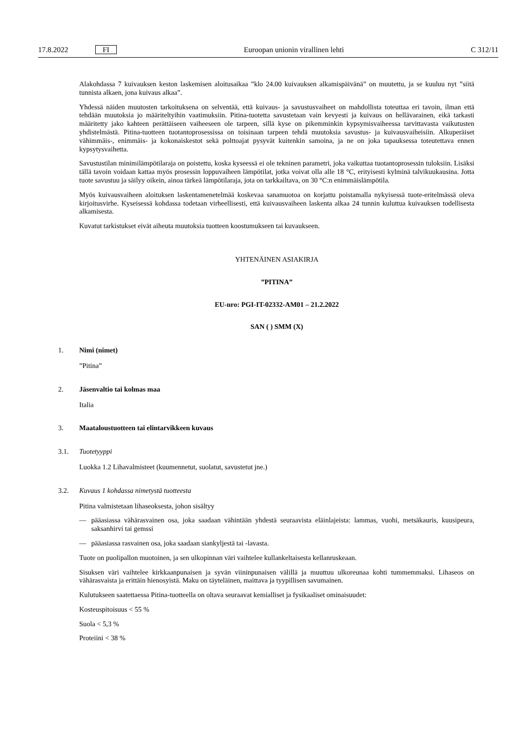17.8.2022 FI Euroopan unionin virallinen lehti C 312/11
Alakohdassa 7 kuivauksen keston laskemisen aloitusaikaa ”klo 24.00 kuivauksen alkamispäivänä” on muutettu, ja se kuuluu nyt ”siitä tunnista alkaen, jona kuivaus alkaa”.
Yhdessä näiden muutosten tarkoituksena on selventää, että kuivaus- ja savustusvaiheet on mahdollista toteuttaa eri tavoin, ilman että tehdään muutoksia jo määriteltyihin vaatimuksiin. Pitina-tuotetta savustetaan vain kevyesti ja kuivaus on hellävarainen, eikä tarkasti määritetty jako kahteen perättäiseen vaiheeseen ole tarpeen, sillä kyse on pikemminkin kypsymisvaiheessa tarvittavasta vaikutusten yhdistelmästä. Pitina-tuotteen tuotantoprosessissa on toisinaan tarpeen tehdä muutoksia savustus- ja kuivausvaiheisiin. Alkuperäiset vähimmäis-, enimmäis- ja kokonaiskestot sekä polttoajat pysyvät kuitenkin samoina, ja ne on joka tapauksessa toteutettava ennen kypsytysvaihetta.
Savustustilan minimilämpötilaraja on poistettu, koska kyseessä ei ole tekninen parametri, joka vaikuttaa tuotantoprosessin tuloksiin. Lisäksi tällä tavoin voidaan kattaa myös prosessin loppuvaiheen lämpötilat, jotka voivat olla alle 18 °C, erityisesti kylminä talvikuukausina. Jotta tuote savustuu ja säilyy oikein, ainoa tärkeä lämpötilaraja, jota on tarkkailtava, on 30 °C:n enimmäislämpötila.
Myös kuivausvaiheen aloituksen laskentamenetelmää koskevaa sanamuotoa on korjattu poistamalla nykyisessä tuote-eritelmässä oleva kirjoitusvirhe. Kyseisessä kohdassa todetaan virheellisesti, että kuivausvaiheen laskenta alkaa 24 tunnin kuluttua kuivauksen todellisesta alkamisesta.
Kuvatut tarkistukset eivät aiheuta muutoksia tuotteen koostumukseen tai kuvaukseen.
YHTENÄINEN ASIAKIRJA
”PITINA”
EU-nro: PGI-IT-02332-AM01 – 21.2.2022
SAN ( ) SMM (X)
1. Nimi (nimet)
”Pitina”
2. Jäsenvaltio tai kolmas maa
Italia
3. Maataloustuotteen tai elintarvikkeen kuvaus
3.1. Tuotetyyppi
Luokka 1.2 Lihavalmisteet (kuumennetut, suolatut, savustetut jne.)
3.2. Kuvaus 1 kohdassa nimetystä tuotteesta
Pitina valmistetaan lihaseoksesta, johon sisältyy
— pääasiassa vähärasvainen osa, joka saadaan vähintään yhdestä seuraavista eläinlajeista: lammas, vuohi, metsäkauris, kuusipeura, saksanhirvi tai gemssi
— pääasiassa rasvainen osa, joka saadaan siankyljestä tai -lavasta.
Tuote on puolipallon muotoinen, ja sen ulkopinnan väri vaihtelee kullankeltaisesta kellanruskeaan.
Sisuksen väri vaihtelee kirkkaanpunaisen ja syvän viininpunaisen välillä ja muuttuu ulkoreunaa kohti tummemmaksi. Lihaseos on vähärasvaista ja erittäin hienosyistä. Maku on täyteläinen, maittava ja tyypillisen savumainen.
Kulutukseen saatettaessa Pitina-tuotteella on oltava seuraavat kemialliset ja fysikaaliset ominaisuudet:
Kosteuspitoisuus < 55 %
Suola < 5,3 %
Proteiini < 38 %